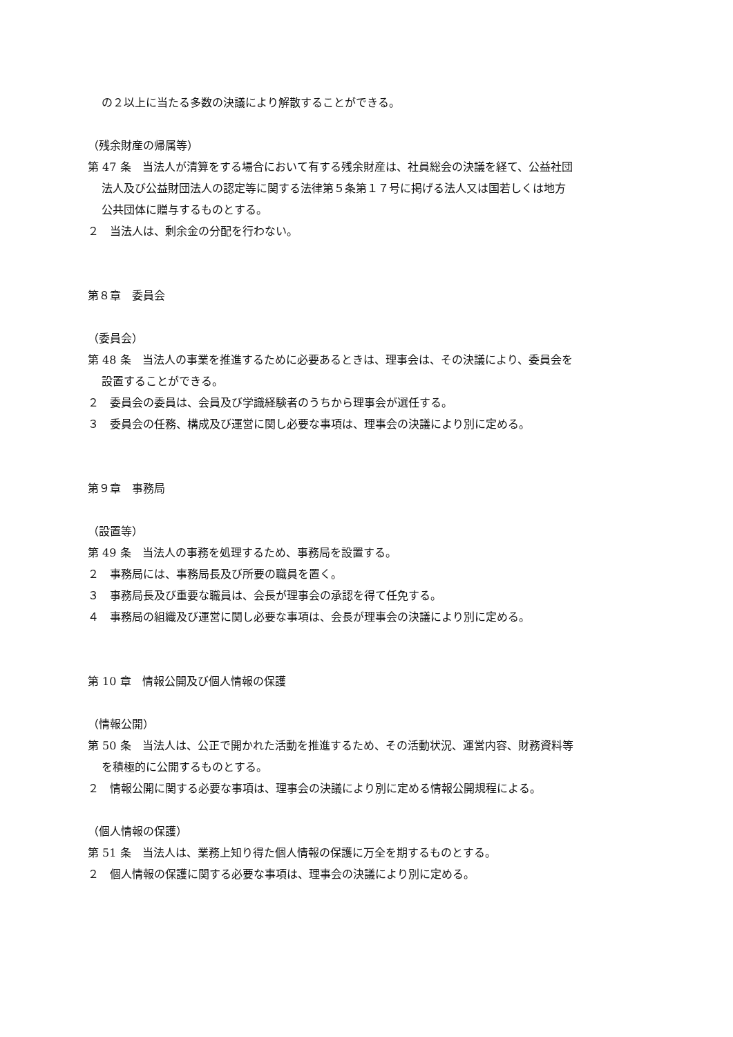の２以上に当たる多数の決議により解散することができる。
（残余財産の帰属等）
第 47 条　当法人が清算をする場合において有する残余財産は、社員総会の決議を経て、公益社団
法人及び公益財団法人の認定等に関する法律第５条第１７号に掲げる法人又は国若しくは地方
公共団体に贈与するものとする。
２　当法人は、剰余金の分配を行わない。
第８章　委員会
（委員会）
第 48 条　当法人の事業を推進するために必要あるときは、理事会は、その決議により、委員会を
設置することができる。
２　委員会の委員は、会員及び学識経験者のうちから理事会が選任する。
３　委員会の任務、構成及び運営に関し必要な事項は、理事会の決議により別に定める。
第９章　事務局
（設置等）
第 49 条　当法人の事務を処理するため、事務局を設置する。
２　事務局には、事務局長及び所要の職員を置く。
３　事務局長及び重要な職員は、会長が理事会の承認を得て任免する。
４　事務局の組織及び運営に関し必要な事項は、会長が理事会の決議により別に定める。
第 10 章　情報公開及び個人情報の保護
（情報公開）
第 50 条　当法人は、公正で開かれた活動を推進するため、その活動状況、運営内容、財務資料等
を積極的に公開するものとする。
２　情報公開に関する必要な事項は、理事会の決議により別に定める情報公開規程による。
（個人情報の保護）
第 51 条　当法人は、業務上知り得た個人情報の保護に万全を期するものとする。
２　個人情報の保護に関する必要な事項は、理事会の決議により別に定める。